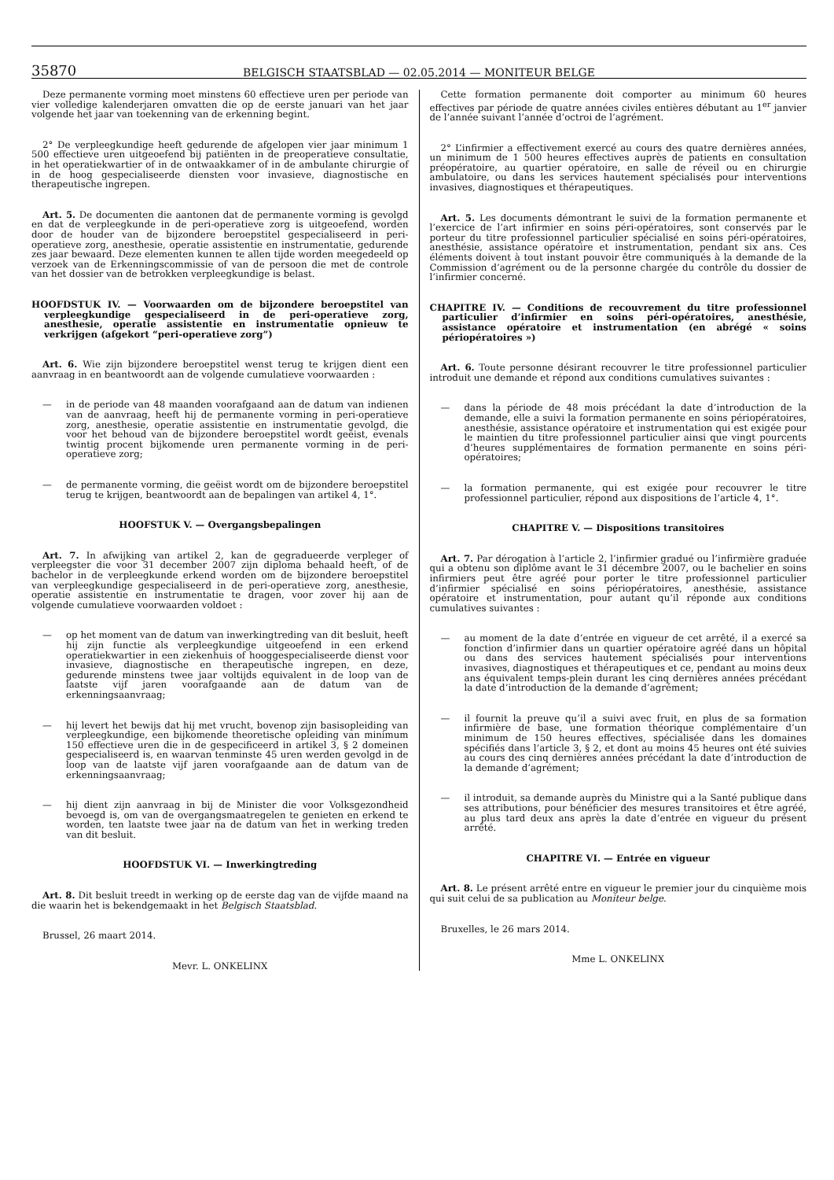35870
BELGISCH STAATSBLAD — 02.05.2014 — MONITEUR BELGE
Deze permanente vorming moet minstens 60 effectieve uren per periode van vier volledige kalenderjaren omvatten die op de eerste januari van het jaar volgende het jaar van toekenning van de erkenning begint.
2° De verpleegkundige heeft gedurende de afgelopen vier jaar minimum 1 500 effectieve uren uitgeoefend bij patiënten in de preoperatieve consultatie, in het operatiekwartier of in de ontwaakkamer of in de ambulante chirurgie of in de hoog gespecialiseerde diensten voor invasieve, diagnostische en therapeutische ingrepen.
Art. 5. De documenten die aantonen dat de permanente vorming is gevolgd en dat de verpleegkunde in de peri-operatieve zorg is uitgeoefend, worden door de houder van de bijzondere beroepstitel gespecialiseerd in peri-operatieve zorg, anesthesie, operatie assistentie en instrumentatie, gedurende zes jaar bewaard. Deze elementen kunnen te allen tijde worden meegedeeld op verzoek van de Erkenningscommissie of van de persoon die met de controle van het dossier van de betrokken verpleegkundige is belast.
HOOFDSTUK IV. — Voorwaarden om de bijzondere beroepstitel van verpleegkundige gespecialiseerd in de peri-operatieve zorg, anesthesie, operatie assistentie en instrumentatie opnieuw te verkrijgen (afgekort “peri-operatieve zorg”)
Art. 6. Wie zijn bijzondere beroepstitel wenst terug te krijgen dient een aanvraag in en beantwoordt aan de volgende cumulatieve voorwaarden :
— in de periode van 48 maanden voorafgaand aan de datum van indienen van de aanvraag, heeft hij de permanente vorming in peri-operatieve zorg, anesthesie, operatie assistentie en instrumentatie gevolgd, die voor het behoud van de bijzondere beroepstitel wordt geëist, evenals twintig procent bijkomende uren permanente vorming in de peri-operatieve zorg;
— de permanente vorming, die geëist wordt om de bijzondere beroepstitel terug te krijgen, beantwoordt aan de bepalingen van artikel 4, 1°.
HOOFSTUK V. — Overgangsbepalingen
Art. 7. In afwijking van artikel 2, kan de gegradueerde verpleger of verpleegster die voor 31 december 2007 zijn diploma behaald heeft, of de bachelor in de verpleegkunde erkend worden om de bijzondere beroepstitel van verpleegkundige gespecialiseerd in de peri-operatieve zorg, anesthesie, operatie assistentie en instrumentatie te dragen, voor zover hij aan de volgende cumulatieve voorwaarden voldoet :
— op het moment van de datum van inwerkingtreding van dit besluit, heeft hij zijn functie als verpleegkundige uitgeoefend in een erkend operatiekwartier in een ziekenhuis of hooggespecialiseerde dienst voor invasieve, diagnostische en therapeutische ingrepen, en deze, gedurende minstens twee jaar voltijds equivalent in de loop van de laatste vijf jaren voorafgaande aan de datum van de erkenningsaanvraag;
— hij levert het bewijs dat hij met vrucht, bovenop zijn basisopleiding van verpleegkundige, een bijkomende theoretische opleiding van minimum 150 effectieve uren die in de gespecificeerd in artikel 3, § 2 domeinen gespecialiseerd is, en waarvan tenminste 45 uren werden gevolgd in de loop van de laatste vijf jaren voorafgaande aan de datum van de erkenningsaanvraag;
— hij dient zijn aanvraag in bij de Minister die voor Volksgezondheid bevoegd is, om van de overgangsmaatregelen te genieten en erkend te worden, ten laatste twee jaar na de datum van het in werking treden van dit besluit.
HOOFDSTUK VI. — Inwerkingtreding
Art. 8. Dit besluit treedt in werking op de eerste dag van de vijfde maand na die waarin het is bekendgemaakt in het Belgisch Staatsblad.
Brussel, 26 maart 2014.
Mevr. L. ONKELINX
Cette formation permanente doit comporter au minimum 60 heures effectives par période de quatre années civiles entières débutant au 1<sup>er</sup> janvier de l’année suivant l’année d’octroi de l’agrément.
2° L’infirmier a effectivement exercé au cours des quatre dernières années, un minimum de 1 500 heures effectives auprès de patients en consultation préopératoire, au quartier opératoire, en salle de réveil ou en chirurgie ambulatoire, ou dans les services hautement spécialisés pour interventions invasives, diagnostiques et thérapeutiques.
Art. 5. Les documents démontrant le suivi de la formation permanente et l’exercice de l’art infirmier en soins péri-opératoires, sont conservés par le porteur du titre professionnel particulier spécialisé en soins péri-opératoires, anesthésie, assistance opératoire et instrumentation, pendant six ans. Ces éléments doivent à tout instant pouvoir être communiqués à la demande de la Commission d’agrément ou de la personne chargée du contrôle du dossier de l’infirmier concerné.
CHAPITRE IV. — Conditions de recouvrement du titre professionnel particulier d’infirmier en soins péri-opératoires, anesthésie, assistance opératoire et instrumentation (en abrégé « soins périopératoires »)
Art. 6. Toute personne désirant recouvrer le titre professionnel particulier introduit une demande et répond aux conditions cumulatives suivantes :
— dans la période de 48 mois précédant la date d’introduction de la demande, elle a suivi la formation permanente en soins périopératoires, anesthésie, assistance opératoire et instrumentation qui est exigée pour le maintien du titre professionnel particulier ainsi que vingt pourcents d’heures supplémentaires de formation permanente en soins péri-opératoires;
— la formation permanente, qui est exigée pour recouvrer le titre professionnel particulier, répond aux dispositions de l’article 4, 1°.
CHAPITRE V. — Dispositions transitoires
Art. 7. Par dérogation à l’article 2, l’infirmier gradué ou l’infirmière graduée qui a obtenu son diplôme avant le 31 décembre 2007, ou le bachelier en soins infirmiers peut être agréé pour porter le titre professionnel particulier d’infirmier spécialisé en soins périopératoires, anesthésie, assistance opératoire et instrumentation, pour autant qu’il réponde aux conditions cumulatives suivantes :
— au moment de la date d’entrée en vigueur de cet arrêté, il a exercé sa fonction d’infirmier dans un quartier opératoire agréé dans un hôpital ou dans des services hautement spécialisés pour interventions invasives, diagnostiques et thérapeutiques et ce, pendant au moins deux ans équivalent temps-plein durant les cinq dernières années précédant la date d’introduction de la demande d’agrément;
— il fournit la preuve qu’il a suivi avec fruit, en plus de sa formation infirmière de base, une formation théorique complémentaire d’un minimum de 150 heures effectives, spécialisée dans les domaines spécifiés dans l’article 3, § 2, et dont au moins 45 heures ont été suivies au cours des cinq dernières années précédant la date d’introduction de la demande d’agrément;
— il introduit, sa demande auprès du Ministre qui a la Santé publique dans ses attributions, pour bénéficier des mesures transitoires et être agréé, au plus tard deux ans après la date d’entrée en vigueur du présent arrêté.
CHAPITRE VI. — Entrée en vigueur
Art. 8. Le présent arrêté entre en vigueur le premier jour du cinquième mois qui suit celui de sa publication au Moniteur belge.
Bruxelles, le 26 mars 2014.
Mme L. ONKELINX